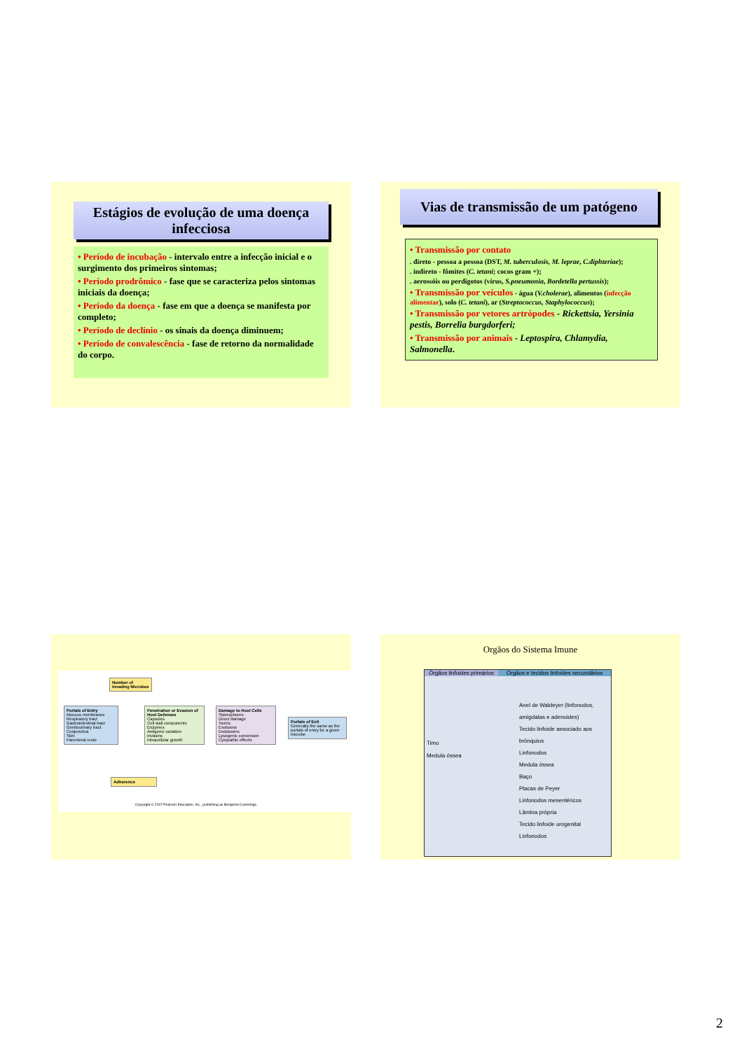Estágios de evolução de uma doença infecciosa
• Período de incubação - intervalo entre a infecção inicial e o surgimento dos primeiros sintomas;
• Período prodrômico - fase que se caracteriza pelos sintomas iniciais da doença;
• Período da doença - fase em que a doença se manifesta por completo;
• Período de declínio - os sinais da doença diminuem;
• Período de convalescência - fase de retorno da normalidade do corpo.
Vias de transmissão de um patógeno
• Transmissão por contato
. direto - pessoa a pessoa (DST, M. tuberculosis, M. leprae, C.diphteriae);
. indireto - fômites (C. tetani; cocos gram +);
. aerossóis ou perdigotos (vírus, S.pneumonia, Bordetella pertussis);
• Transmissão por veículos - água (V.cholerae), alimentos (infecção alimentar), solo (C. tetani), ar (Streptococcus, Staphylococcus);
• Transmissão por vetores artrópodes - Rickettsia, Yersinia pestis, Borrelia burgdorferi;
• Transmissão por animais - Leptospira, Chlamydia, Salmonella.
Number of
Invading Microbes
Portals of Entry
Mucous membranes
Respiratory tract
Gastrointestinal tract
Genitourinary tract
Conjunctiva
Skin
Parenteral route
Penetration or Evasion of Host Defenses
Capsules
Cell wall components
Enzymes
Antigenic variation
Invasins
Intracellular growth
Damage to Host Cells
Siderophores
Direct damage
Toxins
Exotoxins
Endotoxins
Lysogenic conversion
Cytopathic effects
Portals of Exit
Generally the same as the portals of entry for a given microbe
Adherence
Copyright © 2007 Pearson Education, Inc., publishing as Benjamin Cummings.
Orgãos do Sistema Imune
Órgãos linfoides primários
Órgãos e tecidos linfoides secundários
Timo
Medula óssea
Anel de Waldeyer (linfonodos, amígdalas e adenoides)
Tecido linfoide associado aos brônquios
Linfonodos
Medula óssea
Baço
Placas de Peyer
Linfonodos mesentéricos
Lâmina própria
Tecido linfoide urogenital
Linfonodos
2